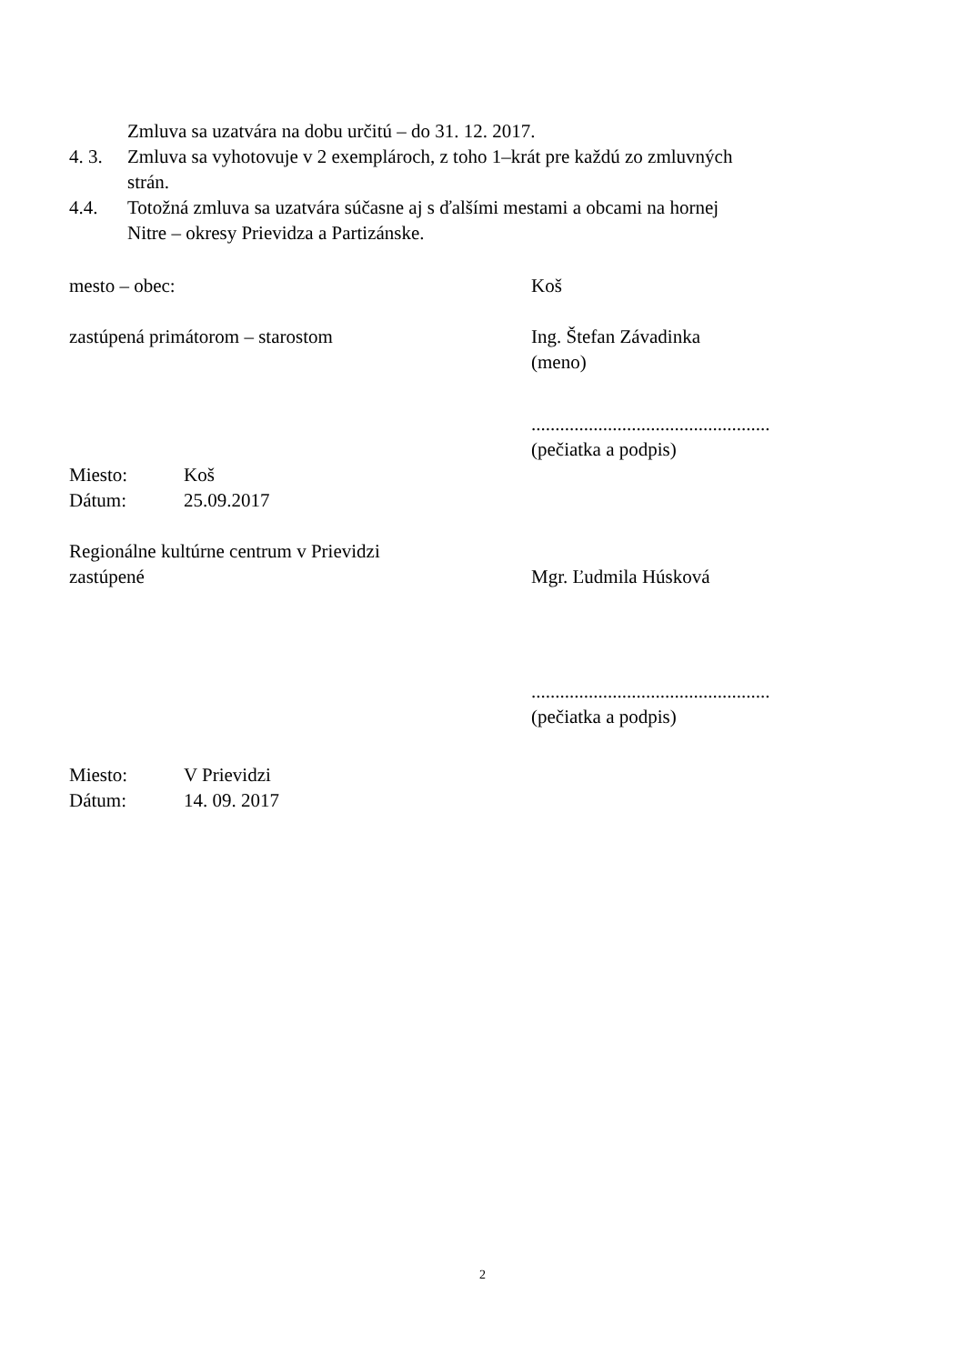Zmluva sa uzatvára na dobu určitú – do 31. 12. 2017.
4. 3. Zmluva sa vyhotovuje v 2 exemplároch, z toho 1–krát pre každú zo zmluvných
strán.
4.4. Totožná zmluva sa uzatvára súčasne aj s ďalšími mestami a obcami na hornej
Nitre – okresy Prievidza a Partizánske.
mesto – obec: Koš
zastúpená primátorom – starostom Ing. Štefan Závadinka
(meno)
..................................................
(pečiatka a podpis)
Miesto: Koš
Dátum: 25.09.2017
Regionálne kultúrne centrum v Prievidzi
zastúpené
Mgr. Ľudmila Húsková
..................................................
(pečiatka a podpis)
Miesto: V Prievidzi
Dátum: 14. 09. 2017
2